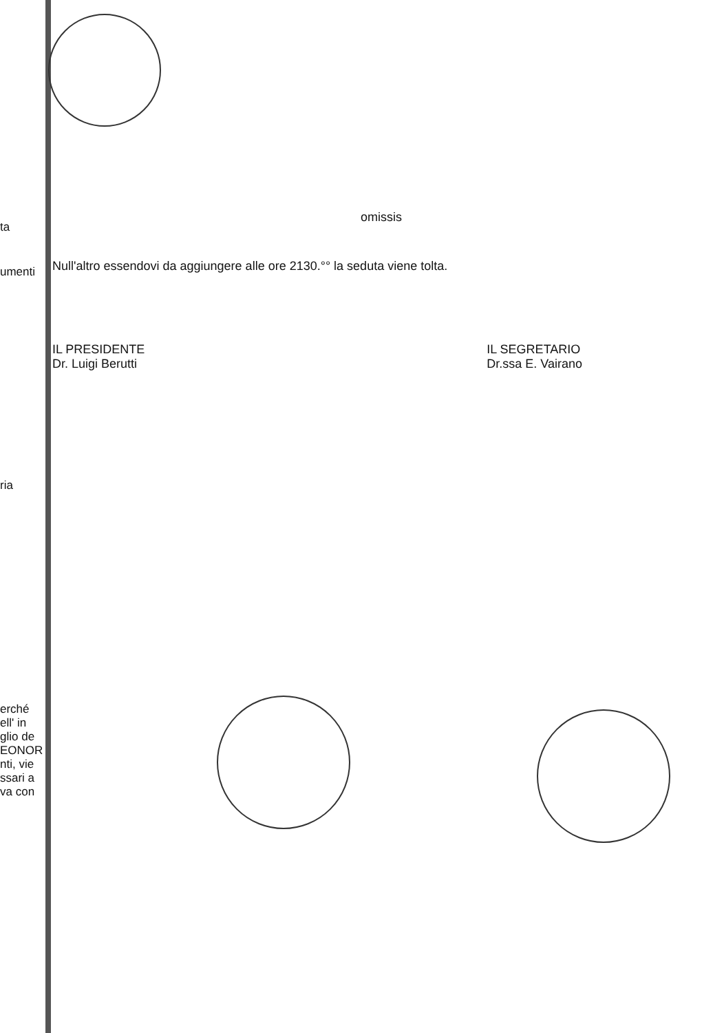ta
umenti
ria
erché
ell' in
glio de
EONOR
nti, vie
ssari a
va con
omissis
Null'altro essendovi da aggiungere alle ore 2130.°° la seduta viene tolta.
IL PRESIDENTE
Dr. Luigi Berutti
IL SEGRETARIO
Dr.ssa E. Vairano